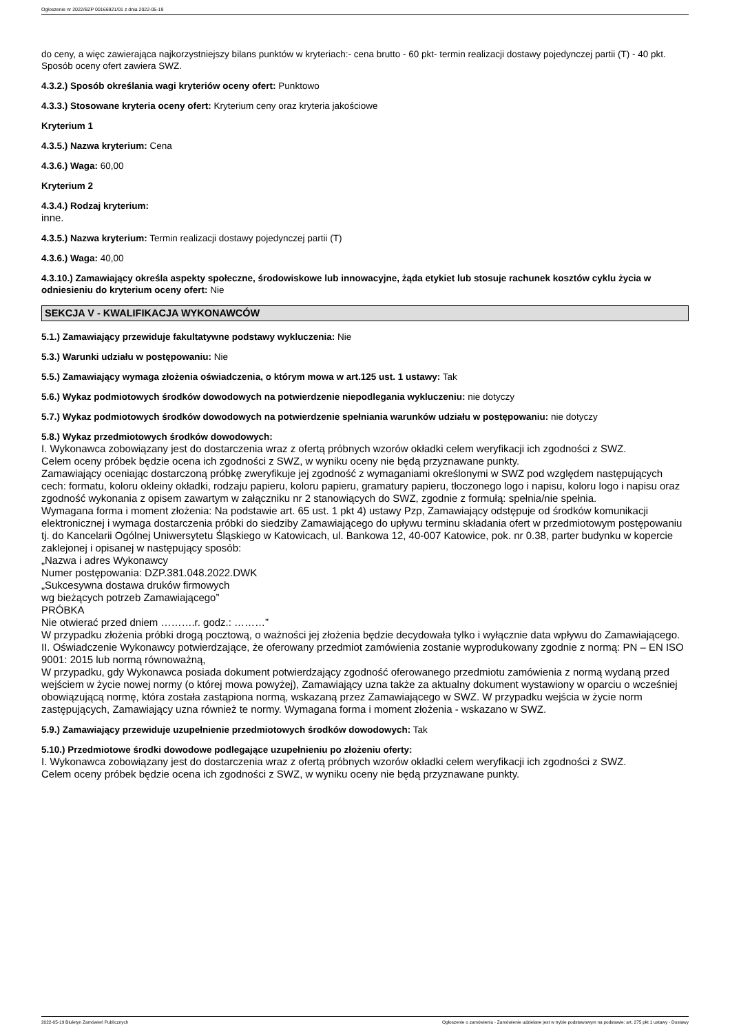Ogłoszenie nr 2022/BZP 00166921/01 z dnia 2022-05-19
do ceny, a więc zawierająca najkorzystniejszy bilans punktów w kryteriach:- cena brutto - 60 pkt- termin realizacji dostawy pojedynczej partii (T) - 40 pkt. Sposób oceny ofert zawiera SWZ.
4.3.2.) Sposób określania wagi kryteriów oceny ofert: Punktowo
4.3.3.) Stosowane kryteria oceny ofert: Kryterium ceny oraz kryteria jakościowe
Kryterium 1
4.3.5.) Nazwa kryterium: Cena
4.3.6.) Waga: 60,00
Kryterium 2
4.3.4.) Rodzaj kryterium:
inne.
4.3.5.) Nazwa kryterium: Termin realizacji dostawy pojedynczej partii (T)
4.3.6.) Waga: 40,00
4.3.10.) Zamawiający określa aspekty społeczne, środowiskowe lub innowacyjne, żąda etykiet lub stosuje rachunek kosztów cyklu życia w odniesieniu do kryterium oceny ofert: Nie
SEKCJA V - KWALIFIKACJA WYKONAWCÓW
5.1.) Zamawiający przewiduje fakultatywne podstawy wykluczenia: Nie
5.3.) Warunki udziału w postępowaniu: Nie
5.5.) Zamawiający wymaga złożenia oświadczenia, o którym mowa w art.125 ust. 1 ustawy: Tak
5.6.) Wykaz podmiotowych środków dowodowych na potwierdzenie niepodlegania wykluczeniu: nie dotyczy
5.7.) Wykaz podmiotowych środków dowodowych na potwierdzenie spełniania warunków udziału w postępowaniu: nie dotyczy
5.8.) Wykaz przedmiotowych środków dowodowych:
I. Wykonawca zobowiązany jest do dostarczenia wraz z ofertą próbnych wzorów okładki celem weryfikacji ich zgodności z SWZ.
Celem oceny próbek będzie ocena ich zgodności z SWZ, w wyniku oceny nie będą przyznawane punkty.
Zamawiający oceniając dostarczoną próbkę zweryfikuje jej zgodność z wymaganiami określonymi w SWZ pod względem następujących cech: formatu, koloru okleiny okładki, rodzaju papieru, koloru papieru, gramatury papieru, tłoczonego logo i napisu, koloru logo i napisu oraz zgodność wykonania z opisem zawartym w załączniku nr 2 stanowiących do SWZ, zgodnie z formułą: spełnia/nie spełnia.
Wymagana forma i moment złożenia: Na podstawie art. 65 ust. 1 pkt 4) ustawy Pzp, Zamawiający odstępuje od środków komunikacji elektronicznej i wymaga dostarczenia próbki do siedziby Zamawiającego do upływu terminu składania ofert w przedmiotowym postępowaniu tj. do Kancelarii Ogólnej Uniwersytetu Śląskiego w Katowicach, ul. Bankowa 12, 40-007 Katowice, pok. nr 0.38, parter budynku w kopercie zaklejonej i opisanej w następujący sposób:
„Nazwa i adres Wykonawcy
Numer postępowania: DZP.381.048.2022.DWK
„Sukcesywna dostawa druków firmowych
wg bieżących potrzeb Zamawiającego”
PRÓBKA
Nie otwierać przed dniem ……….r. godz.: ………”
W przypadku złożenia próbki drogą pocztową, o ważności jej złożenia będzie decydowała tylko i wyłącznie data wpływu do Zamawiającego.
II. Oświadczenie Wykonawcy potwierdzające, że oferowany przedmiot zamówienia zostanie wyprodukowany zgodnie z normą: PN – EN ISO 9001: 2015 lub normą równoważną,
W przypadku, gdy Wykonawca posiada dokument potwierdzający zgodność oferowanego przedmiotu zamówienia z normą wydaną przed wejściem w życie nowej normy (o której mowa powyżej), Zamawiający uzna także za aktualny dokument wystawiony w oparciu o wcześniej obowiązującą normę, która została zastąpiona normą, wskazaną przez Zamawiającego w SWZ. W przypadku wejścia w życie norm zastępujących, Zamawiający uzna również te normy. Wymagana forma i moment złożenia - wskazano w SWZ.
5.9.) Zamawiający przewiduje uzupełnienie przedmiotowych środków dowodowych: Tak
5.10.) Przedmiotowe środki dowodowe podlegające uzupełnieniu po złożeniu oferty:
I. Wykonawca zobowiązany jest do dostarczenia wraz z ofertą próbnych wzorów okładki celem weryfikacji ich zgodności z SWZ.
Celem oceny próbek będzie ocena ich zgodności z SWZ, w wyniku oceny nie będą przyznawane punkty.
2022-05-19 Biuletyn Zamówień Publicznych Ogłoszenie o zamówieniu - Zamówienie udzielane jest w trybie podstawowym na podstawie: art. 275 pkt 1 ustawy - Dostawy